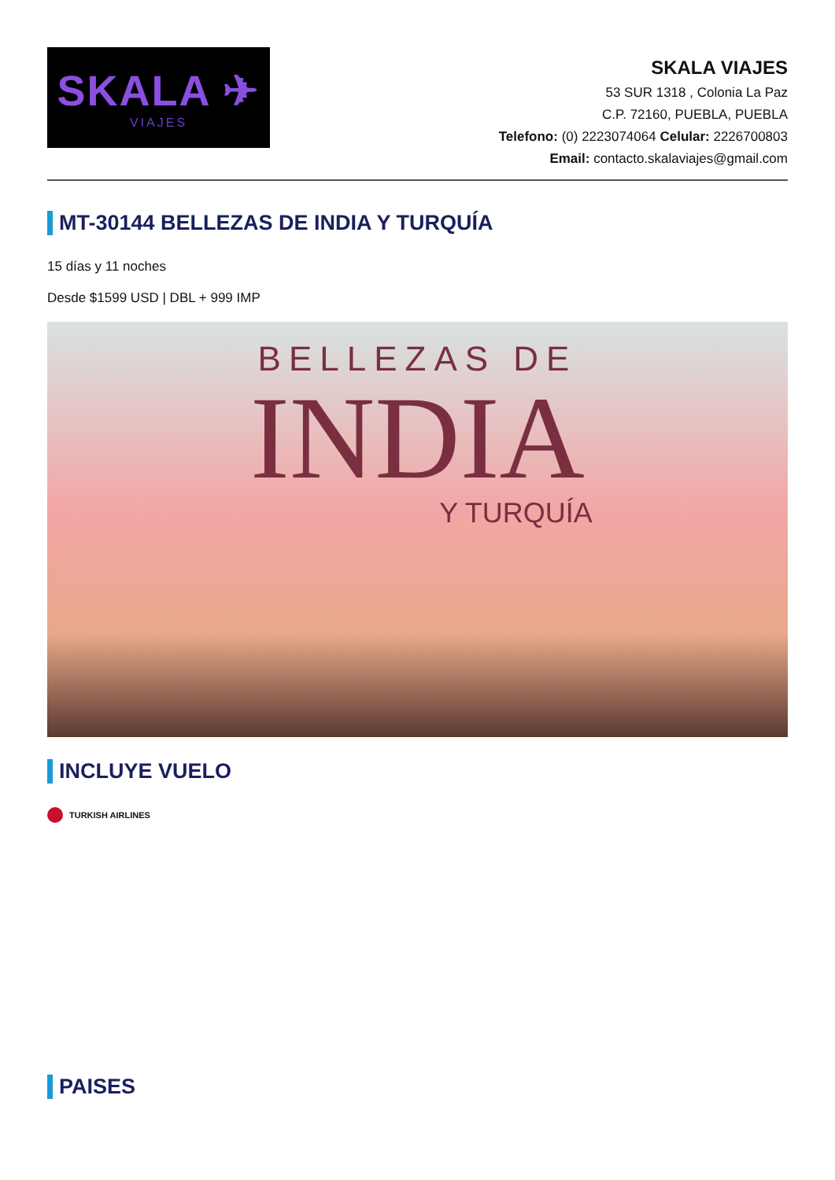SKALA ✈
VIAJES
SKALA VIAJES
53 SUR 1318 , Colonia La Paz
C.P. 72160, PUEBLA, PUEBLA
Telefono: (0) 2223074064 Celular: 2226700803
Email: contacto.skalaviajes@gmail.com
MT-30144 BELLEZAS DE INDIA Y TURQUÍA
15 días y 11 noches
Desde $1599 USD | DBL + 999 IMP
BELLEZAS DE
INDIA
Y TURQUÍA
INCLUYE VUELO
TURKISH AIRLINES
PAISES